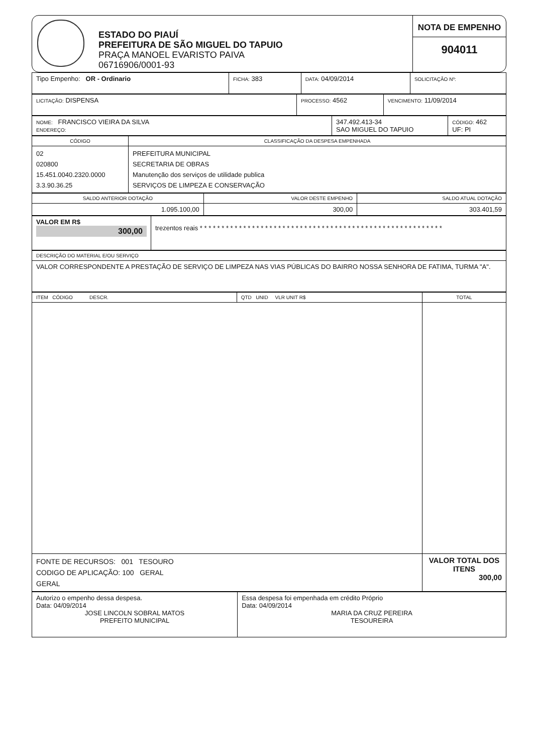ESTADO DO PIAUÍ
PREFEITURA DE SÃO MIGUEL DO TAPUIO
PRAÇA MANOEL EVARISTO PAIVA
06716906/0001-93
NOTA DE EMPENHO
904011
| Tipo Empenho: OR - Ordinario | FICHA: 383 | DATA: 04/09/2014 | SOLICITAÇÃO Nº: |
| LICITAÇÃO: DISPENSA | PROCESSO: 4562 | VENCIMENTO: 11/09/2014 |
| NOME: FRANCISCO VIEIRA DA SILVA ENDEREÇO: | 347.492.413-34 SAO MIGUEL DO TAPUIO | CÓDIGO: 462 UF: PI |
| CÓDIGO | CLASSIFICAÇÃO DA DESPESA EMPENHADA |
| --- | --- |
| 02 020800 15.451.0040.2320.0000 3.3.90.36.25 | PREFEITURA MUNICIPAL SECRETARIA DE OBRAS Manutenção dos serviços de utilidade publica SERVIÇOS DE LIMPEZA E CONSERVAÇÃO |
| SALDO ANTERIOR DOTAÇÃO | VALOR DESTE EMPENHO | SALDO ATUAL DOTAÇÃO |
| --- | --- | --- |
| 1.095.100,00 | 300,00 | 303.401,59 |
| VALOR EM R$ 300,00 | trezentos reais * * * * * * * * * * * * * * * * * * * * * * * * * * * * * * * * * * * * * * * * * * * * * * * * * * * * * * * * |
| DESCRIÇÃO DO MATERIAL E/OU SERVIÇO |
| --- |
| VALOR CORRESPONDENTE A PRESTAÇÃO DE SERVIÇO DE LIMPEZA NAS VIAS PÚBLICAS DO BAIRRO NOSSA SENHORA DE FATIMA, TURMA "A". |
| ITEM CÓDIGO DESCR. | QTD UNID VLR UNIT R$ | TOTAL |
| --- | --- | --- |
| FONTE DE RECURSOS: 001 TESOURO CODIGO DE APLICAÇÃO: 100 GERAL GERAL | | VALOR TOTAL DOS ITENS 300,00 |
| Autorizo o empenho dessa despesa. Data: 04/09/2014 JOSE LINCOLN SOBRAL MATOS PREFEITO MUNICIPAL | Essa despesa foi empenhada em crédito Próprio Data: 04/09/2014 MARIA DA CRUZ PEREIRA TESOUREIRA |